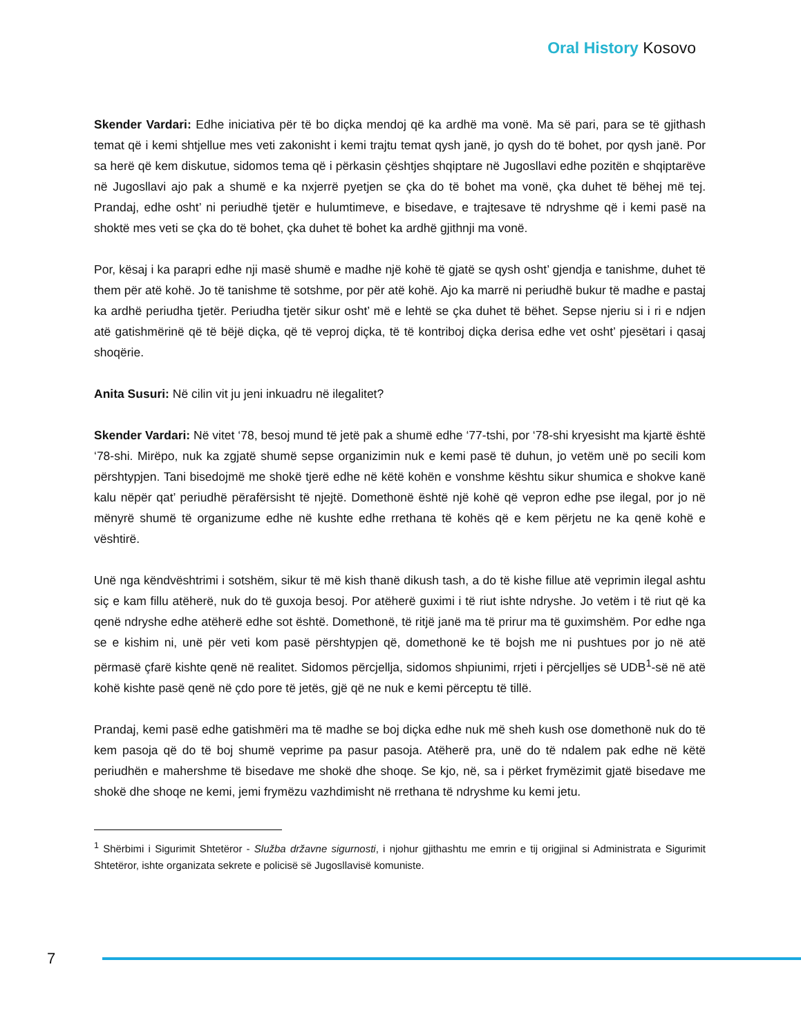Oral History Kosovo
Skender Vardari: Edhe iniciativa për të bo diçka mendoj që ka ardhë ma vonë. Ma së pari, para se të gjithash temat që i kemi shtjellue mes veti zakonisht i kemi trajtu temat qysh janë, jo qysh do të bohet, por qysh janë. Por sa herë që kem diskutue, sidomos tema që i përkasin çështjes shqiptare në Jugosllavi edhe pozitën e shqiptarëve në Jugosllavi ajo pak a shumë e ka nxjerrë pyetjen se çka do të bohet ma vonë, çka duhet të bëhej më tej. Prandaj, edhe osht’ ni periudhë tjetër e hulumtimeve, e bisedave, e trajtesave të ndryshme që i kemi pasë na shoktë mes veti se çka do të bohet, çka duhet të bohet ka ardhë gjithnji ma vonë.
Por, kësaj i ka parapri edhe nji masë shumë e madhe një kohë të gjatë se qysh osht’ gjendja e tanishme, duhet të them për atë kohë. Jo të tanishme të sotshme, por për atë kohë. Ajo ka marrë ni periudhë bukur të madhe e pastaj ka ardhë periudha tjetër. Periudha tjetër sikur osht’ më e lehtë se çka duhet të bëhet. Sepse njeriu si i ri e ndjen atë gatishmërinë që të bëjë diçka, që të veproj diçka, të të kontriboj diçka derisa edhe vet osht’ pjesëtari i qasaj shoqërie.
Anita Susuri: Në cilin vit ju jeni inkuadru në ilegalitet?
Skender Vardari: Në vitet ‘78, besoj mund të jetë pak a shumë edhe ‘77-tshi, por ‘78-shi kryesisht ma kjartë është ‘78-shi. Mirëpo, nuk ka zgjatë shumë sepse organizimin nuk e kemi pasë të duhun, jo vetëm unë po secili kom përshtypjen. Tani bisedojmë me shokë tjerë edhe në këtë kohën e vonshme kështu sikur shumica e shokve kanë kalu nëpër qat’ periudhë përafërsisht të njejtë. Domethonë është një kohë që vepron edhe pse ilegal, por jo në mënyrë shumë të organizume edhe në kushte edhe rrethana të kohës që e kem përjetu ne ka qenë kohë e vështirë.
Unë nga këndvështrimi i sotshëm, sikur të më kish thanë dikush tash, a do të kishe fillue atë veprimin ilegal ashtu siç e kam fillu atëherë, nuk do të guxoja besoj. Por atëherë guximi i të riut ishte ndryshe. Jo vetëm i të riut që ka qenë ndryshe edhe atëherë edhe sot është. Domethonë, të ritjë janë ma të prirur ma të guximshëm. Por edhe nga se e kishim ni, unë për veti kom pasë përshtypjen që, domethonë ke të bojsh me ni pushtues por jo në atë përmasë çfarë kishte qenë në realitet. Sidomos përcjellja, sidomos shpiunimi, rrjeti i përcjelljes së UDB<sup>1</sup>-së në atë kohë kishte pasë qenë në çdo pore të jetës, gjë që ne nuk e kemi përceptu të tillë.
Prandaj, kemi pasë edhe gatishmëri ma të madhe se boj diçka edhe nuk më sheh kush ose domethonë nuk do të kem pasoja që do të boj shumë veprime pa pasur pasoja. Atëherë pra, unë do të ndalem pak edhe në këtë periudhën e mahershme të bisedave me shokë dhe shoqe. Se kjo, në, sa i përket frymëzimit gjatë bisedave me shokë dhe shoqe ne kemi, jemi frymëzu vazhdimisht në rrethana të ndryshme ku kemi jetu.
<sup>1</sup> Shërbimi i Sigurimit Shtetëror - Služba državne sigurnosti, i njohur gjithashtu me emrin e tij origjinal si Administrata e Sigurimit Shtetëror, ishte organizata sekrete e policisë së Jugosllavisë komuniste.
7